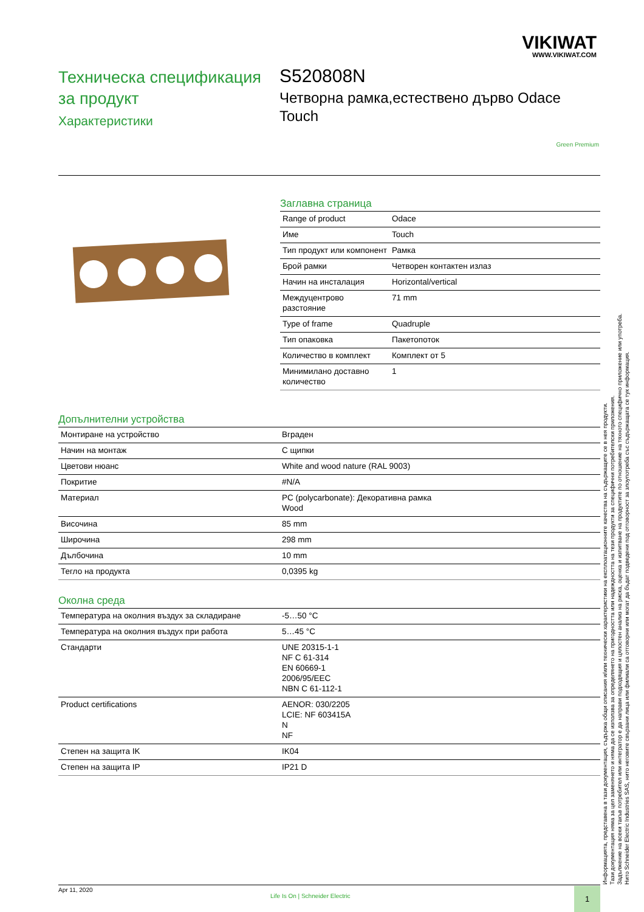VIKIWAT
WWW.VIKIWAT.COM
Техническа спецификация за продукт
Характеристики
S520808N
Четворна рамка,естествено дърво Odace Touch
Green Premium
Заглавна страница
| Range of product | Odace |
| Име | Touch |
| Тип продукт или компонент | Рамка |
| Брой рамки | Четворен контактен излаз |
| Начин на инсталация | Horizontal/vertical |
| Междуцентрово разстояние | 71 mm |
| Type of frame | Quadruple |
| Тип опаковка | Пакетопоток |
| Количество в комплект | Комплект от 5 |
| Минимилано доставно количество | 1 |
Допълнителни устройства
| Монтиране на устройство | Вграден |
| Начин на монтаж | С щипки |
| Цветови нюанс | White and wood nature (RAL 9003) |
| Покритие | #N/A |
| Материал | PC (polycarbonate): Декоративна рамка Wood |
| Височина | 85 mm |
| Широчина | 298 mm |
| Дълбочина | 10 mm |
| Тегло на продукта | 0,0395 kg |
Околна среда
| Температура на околния въздух за складиране | -5…50 °C |
| Температура на околния въздух при работа | 5…45 °C |
| Стандарти | UNE 20315-1-1 NF C 61-314 EN 60669-1 2006/95/EEC NBN C 61-112-1 |
| Product certifications | AENOR: 030/2205 LCIE: NF 603415A N NF |
| Степен на защита IK | IK04 |
| Степен на защита IP | IP21 D |
Информацията, представена в тази документация, съдържа общи описания и/или технически характеристики на експлоатационните качества на съдържащите се в нея продукти.
Тази документация няма за цел заменянето и няма да се използва за определянето на пригодността или надеждността на тези продукти за специфични потребителски приложения.
Задължение на всеки такъв потребител или интегратор е да направи подходящия и цялостен анализ на риска, оценка и изпитване на продуктите по отношение на тяхното специфично приложение или употреба.
Нито Schneider Electric Industries SAS, нито неговите свързани лица или филиали са отговорни или могат да бъдат подведени под отговорност за злоупотреба със съдържащата се тук информация.
Apr 11, 2020
Life Is On | Schneider Electric
1